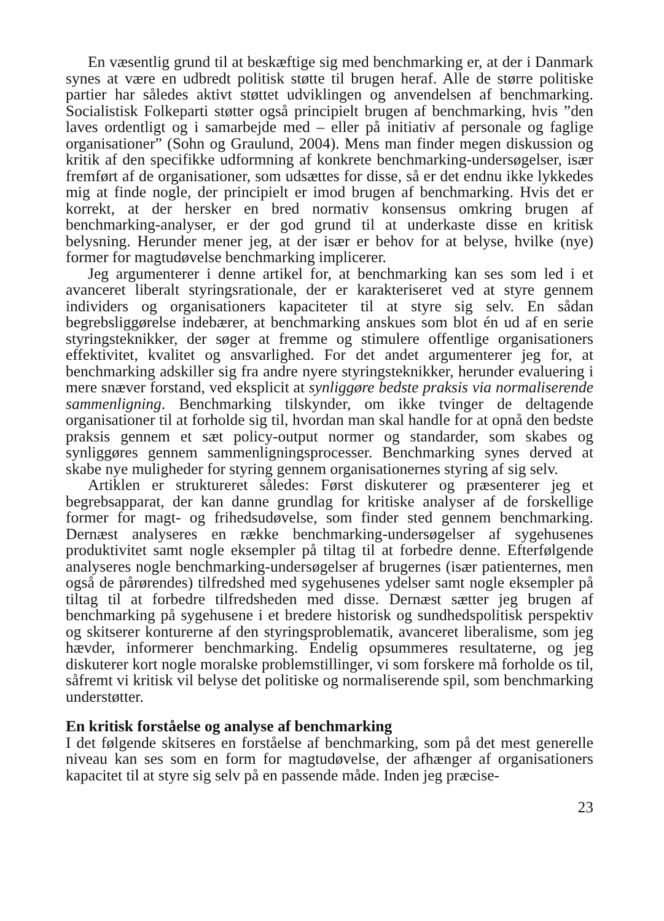En væsentlig grund til at beskæftige sig med benchmarking er, at der i Danmark synes at være en udbredt politisk støtte til brugen heraf. Alle de større politiske partier har således aktivt støttet udviklingen og anvendelsen af benchmarking. Socialistisk Folkeparti støtter også principielt brugen af benchmarking, hvis ”den laves ordentligt og i samarbejde med – eller på initiativ af personale og faglige organisationer” (Sohn og Graulund, 2004). Mens man finder megen diskussion og kritik af den specifikke udformning af konkrete benchmarking-undersøgelser, især fremført af de organisationer, som udsættes for disse, så er det endnu ikke lykkedes mig at finde nogle, der principielt er imod brugen af benchmarking. Hvis det er korrekt, at der hersker en bred normativ konsensus omkring brugen af benchmarking-analyser, er der god grund til at underkaste disse en kritisk belysning. Herunder mener jeg, at der især er behov for at belyse, hvilke (nye) former for magtudøvelse benchmarking implicerer.
Jeg argumenterer i denne artikel for, at benchmarking kan ses som led i et avanceret liberalt styringsrationale, der er karakteriseret ved at styre gennem individers og organisationers kapaciteter til at styre sig selv. En sådan begrebsliggørelse indebærer, at benchmarking anskues som blot én ud af en serie styringsteknikker, der søger at fremme og stimulere offentlige organisationers effektivitet, kvalitet og ansvarlighed. For det andet argumenterer jeg for, at benchmarking adskiller sig fra andre nyere styringsteknikker, herunder evaluering i mere snæver forstand, ved eksplicit at synliggøre bedste praksis via normaliserende sammenligning. Benchmarking tilskynder, om ikke tvinger de deltagende organisationer til at forholde sig til, hvordan man skal handle for at opnå den bedste praksis gennem et sæt policy-output normer og standarder, som skabes og synliggøres gennem sammenligningsprocesser. Benchmarking synes derved at skabe nye muligheder for styring gennem organisationernes styring af sig selv.
Artiklen er struktureret således: Først diskuterer og præsenterer jeg et begrebsapparat, der kan danne grundlag for kritiske analyser af de forskellige former for magt- og frihedsudøvelse, som finder sted gennem benchmarking. Dernæst analyseres en række benchmarking-undersøgelser af sygehusenes produktivitet samt nogle eksempler på tiltag til at forbedre denne. Efterfølgende analyseres nogle benchmarking-undersøgelser af brugernes (især patienternes, men også de pårørendes) tilfredshed med sygehusenes ydelser samt nogle eksempler på tiltag til at forbedre tilfredsheden med disse. Dernæst sætter jeg brugen af benchmarking på sygehusene i et bredere historisk og sundhedspolitisk perspektiv og skitserer konturerne af den styringsproblematik, avanceret liberalisme, som jeg hævder, informerer benchmarking. Endelig opsummeres resultaterne, og jeg diskuterer kort nogle moralske problemstillinger, vi som forskere må forholde os til, såfremt vi kritisk vil belyse det politiske og normaliserende spil, som benchmarking understøtter.
En kritisk forståelse og analyse af benchmarking
I det følgende skitseres en forståelse af benchmarking, som på det mest generelle niveau kan ses som en form for magtudøvelse, der afhænger af organisationers kapacitet til at styre sig selv på en passende måde. Inden jeg præcise-
23